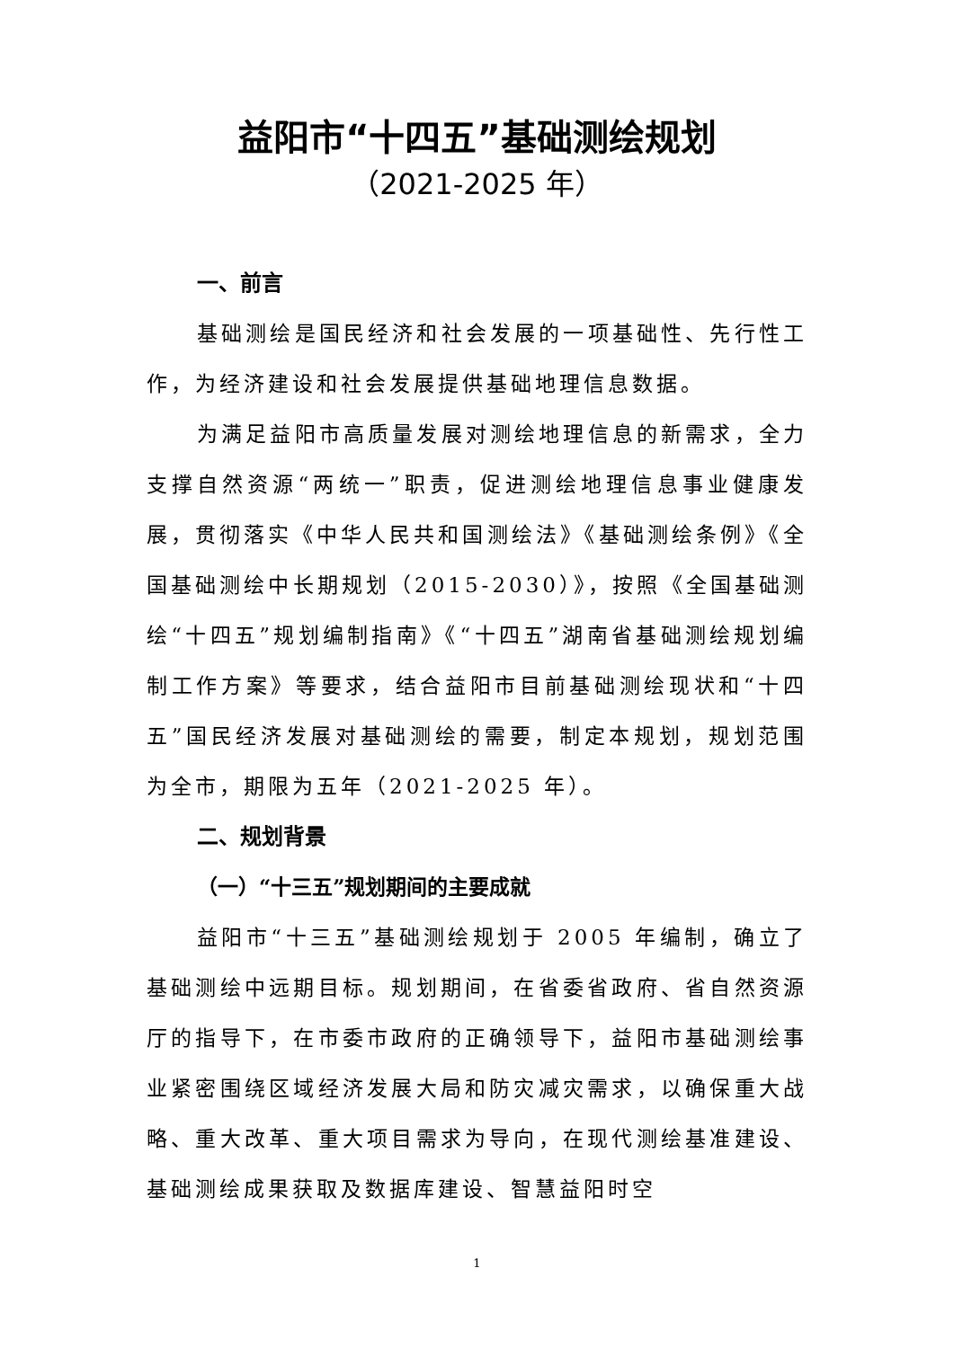益阳市“十四五”基础测绘规划
（2021-2025 年）
一、前言
基础测绘是国民经济和社会发展的一项基础性、先行性工作，为经济建设和社会发展提供基础地理信息数据。
为满足益阳市高质量发展对测绘地理信息的新需求，全力支撑自然资源“两统一”职责，促进测绘地理信息事业健康发展，贯彻落实《中华人民共和国测绘法》《基础测绘条例》《全国基础测绘中长期规划（2015-2030）》，按照《全国基础测绘“十四五”规划编制指南》《“十四五”湖南省基础测绘规划编制工作方案》等要求，结合益阳市目前基础测绘现状和“十四五”国民经济发展对基础测绘的需要，制定本规划，规划范围为全市，期限为五年（2021-2025 年）。
二、规划背景
（一）“十三五”规划期间的主要成就
益阳市“十三五”基础测绘规划于 2005 年编制，确立了基础测绘中远期目标。规划期间，在省委省政府、省自然资源厅的指导下，在市委市政府的正确领导下，益阳市基础测绘事业紧密围绕区域经济发展大局和防灾减灾需求，以确保重大战略、重大改革、重大项目需求为导向，在现代测绘基准建设、基础测绘成果获取及数据库建设、智慧益阳时空
1